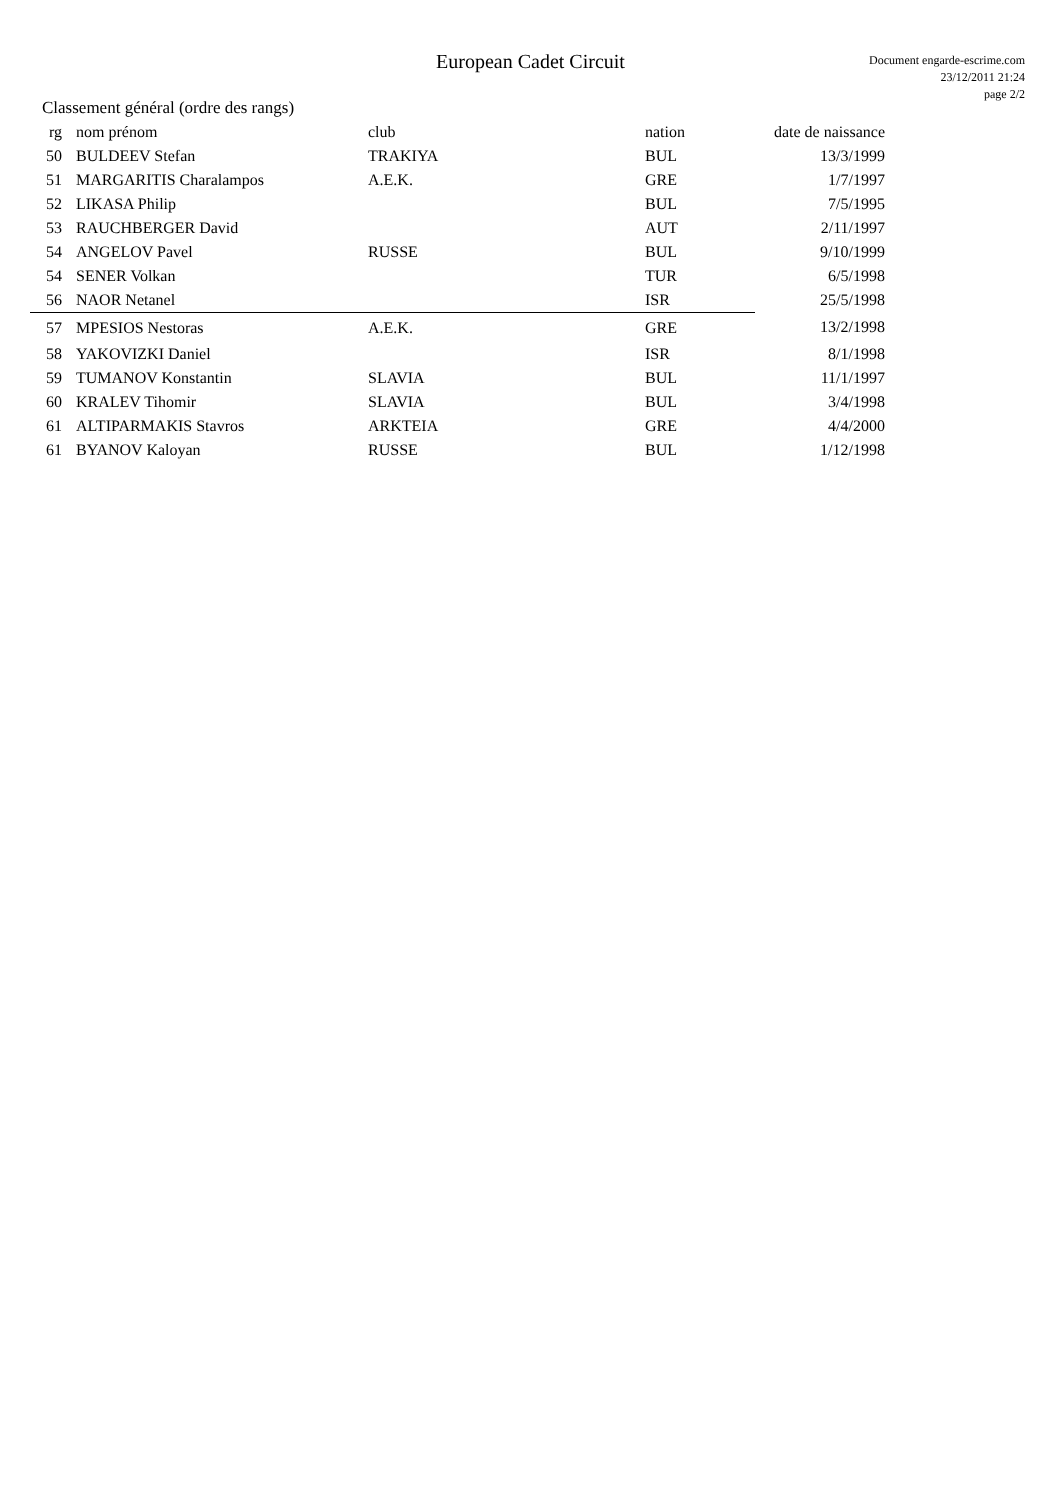European Cadet Circuit
Document engarde-escrime.com
23/12/2011 21:24
page 2/2
Classement général (ordre des rangs)
| rg | nom prénom | club | nation | date de naissance |
| --- | --- | --- | --- | --- |
| 50 | BULDEEV Stefan | TRAKIYA | BUL | 13/3/1999 |
| 51 | MARGARITIS Charalampos | A.E.K. | GRE | 1/7/1997 |
| 52 | LIKASA Philip | | BUL | 7/5/1995 |
| 53 | RAUCHBERGER David | | AUT | 2/11/1997 |
| 54 | ANGELOV Pavel | RUSSE | BUL | 9/10/1999 |
| 54 | SENER Volkan | | TUR | 6/5/1998 |
| 56 | NAOR Netanel | | ISR | 25/5/1998 |
| 57 | MPESIOS Nestoras | A.E.K. | GRE | 13/2/1998 |
| 58 | YAKOVIZKI Daniel | | ISR | 8/1/1998 |
| 59 | TUMANOV Konstantin | SLAVIA | BUL | 11/1/1997 |
| 60 | KRALEV Tihomir | SLAVIA | BUL | 3/4/1998 |
| 61 | ALTIPARMAKIS Stavros | ARKTEIA | GRE | 4/4/2000 |
| 61 | BYANOV Kaloyan | RUSSE | BUL | 1/12/1998 |